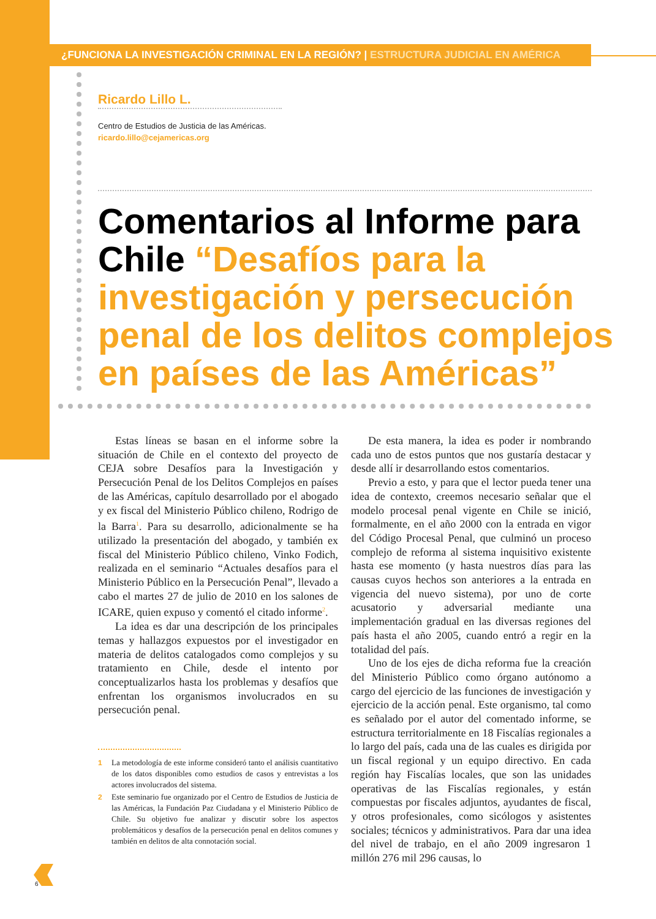¿FUNCIONA LA INVESTIGACIÓN CRIMINAL EN LA REGIÓN? | ESTRUCTURA JUDICIAL EN AMÉRICA
Ricardo Lillo L.
Centro de Estudios de Justicia de las Américas.
ricardo.lillo@cejamericas.org
Comentarios al Informe para Chile “Desafíos para la investigación y persecución penal de los delitos complejos en países de las Américas”
Estas líneas se basan en el informe sobre la situación de Chile en el contexto del proyecto de CEJA sobre Desafíos para la Investigación y Persecución Penal de los Delitos Complejos en países de las Américas, capítulo desarrollado por el abogado y ex fiscal del Ministerio Público chileno, Rodrigo de la Barra<sup>1</sup>. Para su desarrollo, adicionalmente se ha utilizado la presentación del abogado, y también ex fiscal del Ministerio Público chileno, Vinko Fodich, realizada en el seminario “Actuales desafíos para el Ministerio Público en la Persecución Penal”, llevado a cabo el martes 27 de julio de 2010 en los salones de ICARE, quien expuso y comentó el citado informe<sup>2</sup>.
La idea es dar una descripción de los principales temas y hallazgos expuestos por el investigador en materia de delitos catalogados como complejos y su tratamiento en Chile, desde el intento por conceptualizarlos hasta los problemas y desafíos que enfrentan los organismos involucrados en su persecución penal.
1 La metodología de este informe consideró tanto el análisis cuantitativo de los datos disponibles como estudios de casos y entrevistas a los actores involucrados del sistema.
2 Este seminario fue organizado por el Centro de Estudios de Justicia de las Américas, la Fundación Paz Ciudadana y el Ministerio Público de Chile. Su objetivo fue analizar y discutir sobre los aspectos problemáticos y desafíos de la persecución penal en delitos comunes y también en delitos de alta connotación social.
De esta manera, la idea es poder ir nombrando cada uno de estos puntos que nos gustaría destacar y desde allí ir desarrollando estos comentarios.
Previo a esto, y para que el lector pueda tener una idea de contexto, creemos necesario señalar que el modelo procesal penal vigente en Chile se inició, formalmente, en el año 2000 con la entrada en vigor del Código Procesal Penal, que culminó un proceso complejo de reforma al sistema inquisitivo existente hasta ese momento (y hasta nuestros días para las causas cuyos hechos son anteriores a la entrada en vigencia del nuevo sistema), por uno de corte acusatorio y adversarial mediante una implementación gradual en las diversas regiones del país hasta el año 2005, cuando entró a regir en la totalidad del país.
Uno de los ejes de dicha reforma fue la creación del Ministerio Público como órgano autónomo a cargo del ejercicio de las funciones de investigación y ejercicio de la acción penal. Este organismo, tal como es señalado por el autor del comentado informe, se estructura territorialmente en 18 Fiscalías regionales a lo largo del país, cada una de las cuales es dirigida por un fiscal regional y un equipo directivo. En cada región hay Fiscalías locales, que son las unidades operativas de las Fiscalías regionales, y están compuestas por fiscales adjuntos, ayudantes de fiscal, y otros profesionales, como sicólogos y asistentes sociales; técnicos y administrativos. Para dar una idea del nivel de trabajo, en el año 2009 ingresaron 1 millón 276 mil 296 causas, lo
6